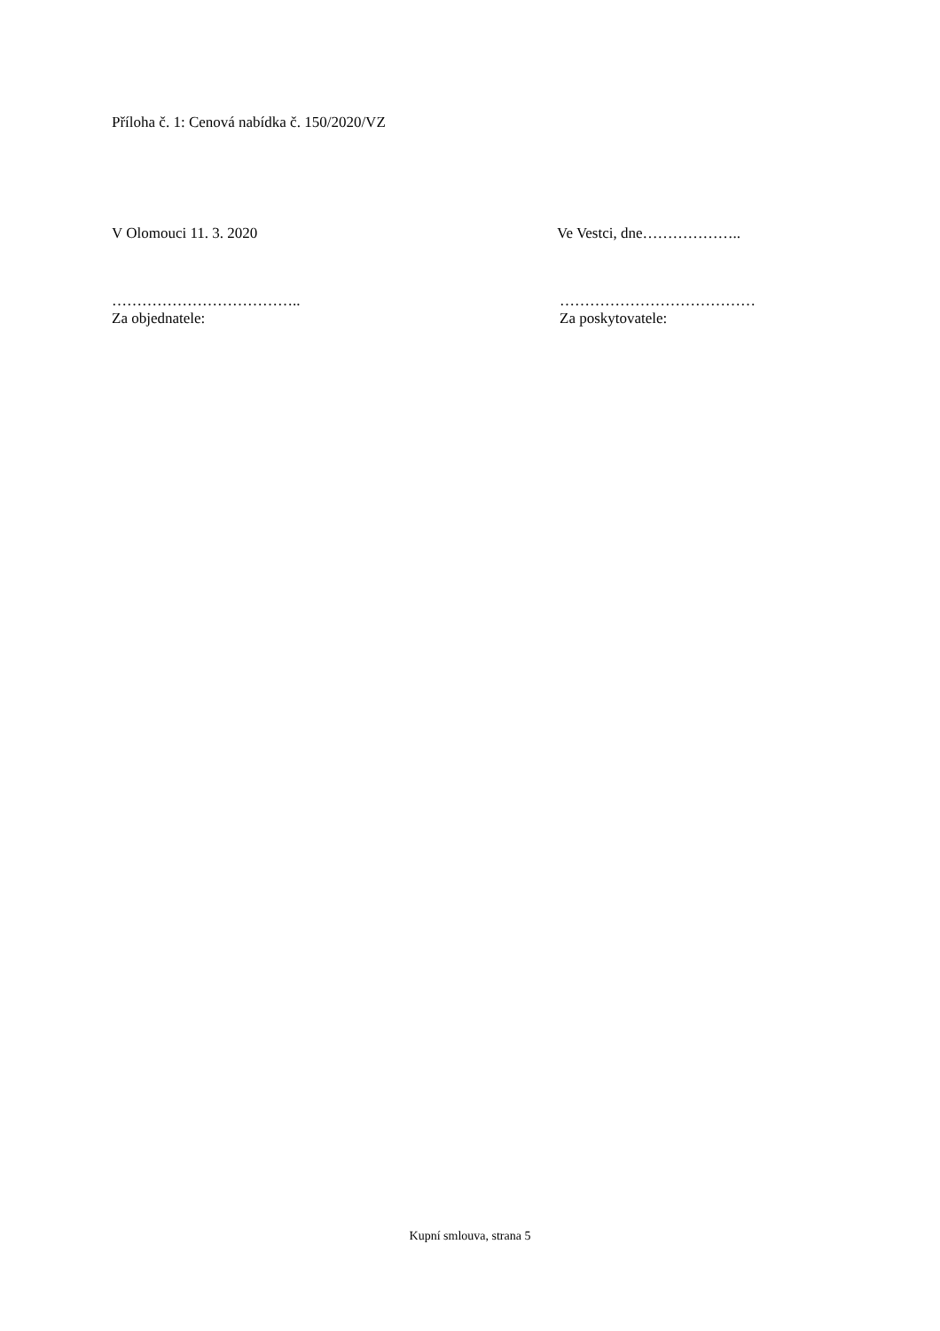Příloha č. 1: Cenová nabídka č. 150/2020/VZ
V Olomouci 11. 3. 2020 Ve Vestci, dne………………..
………………………………..
Za objednatele:
…………………………………
Za poskytovatele:
Kupní smlouva, strana 5